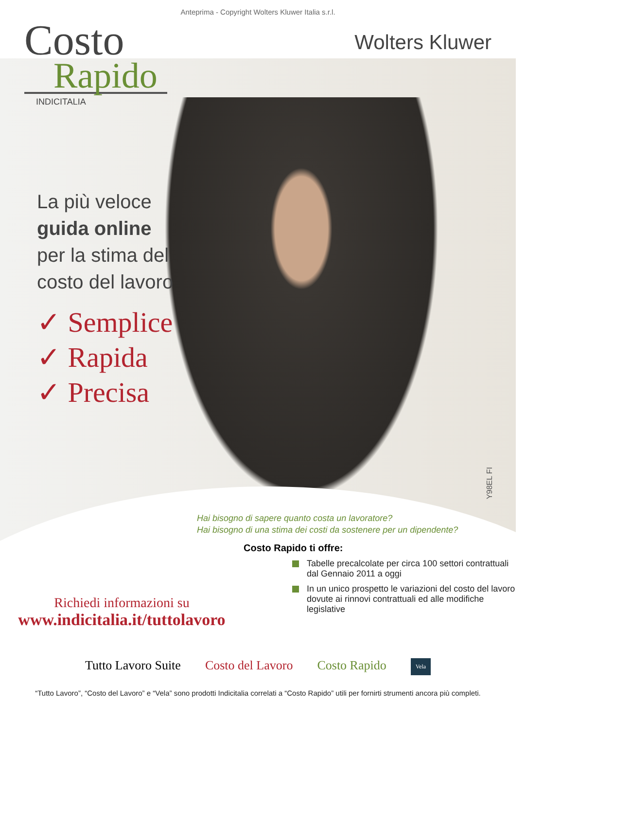Anteprima - Copyright Wolters Kluwer Italia s.r.l.
Costo
Rapido
INDICITALIA
Wolters Kluwer
La più veloce
guida online
per la stima del
costo del lavoro
✓ Semplice
✓ Rapida
✓ Precisa
Y98EL FI
Richiedi informazioni su
www.indicitalia.it/tuttolavoro
Hai bisogno di sapere quanto costa un lavoratore?
Hai bisogno di una stima dei costi da sostenere per un dipendente?
Costo Rapido ti offre:
Tabelle precalcolate per circa 100 settori contrattuali dal Gennaio 2011 a oggi
In un unico prospetto le variazioni del costo del lavoro dovute ai rinnovi contrattuali ed alle modifiche legislative
Tutto Lavoro Suite Costo del Lavoro Costo Rapido
Vela
“Tutto Lavoro”, “Costo del Lavoro” e “Vela” sono prodotti Indicitalia correlati a “Costo Rapido” utili per fornirti strumenti ancora più completi.